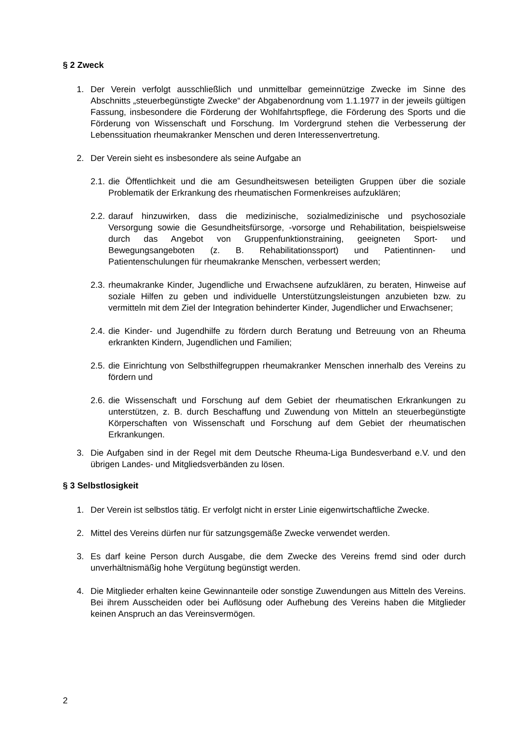§ 2 Zweck
1. Der Verein verfolgt ausschließlich und unmittelbar gemeinnützige Zwecke im Sinne des Abschnitts „steuerbegünstigte Zwecke“ der Abgabenordnung vom 1.1.1977 in der jeweils gültigen Fassung, insbesondere die Förderung der Wohlfahrtspflege, die Förderung des Sports und die Förderung von Wissenschaft und Forschung. Im Vordergrund stehen die Verbesserung der Lebenssituation rheumakranker Menschen und deren Interessenvertretung.
2. Der Verein sieht es insbesondere als seine Aufgabe an
2.1.
die Öffentlichkeit und die am Gesundheitswesen beteiligten Gruppen über die soziale Problematik der Erkrankung des rheumatischen Formenkreises aufzuklären;
2.2.
darauf hinzuwirken, dass die medizinische, sozialmedizinische und psychosoziale Versorgung sowie die Gesundheitsfürsorge, -vorsorge und Rehabilitation, beispielsweise durch das Angebot von Gruppenfunktionstraining, geeigneten Sport- und Bewegungsangeboten (z. B. Rehabilitationssport) und Patientinnen- und Patientenschulungen für rheumakranke Menschen, verbessert werden;
2.3.
rheumakranke Kinder, Jugendliche und Erwachsene aufzuklären, zu beraten, Hinweise auf soziale Hilfen zu geben und individuelle Unterstützungsleistungen anzubieten bzw. zu vermitteln mit dem Ziel der Integration behinderter Kinder, Jugendlicher und Erwachsener;
2.4.
die Kinder- und Jugendhilfe zu fördern durch Beratung und Betreuung von an Rheuma erkrankten Kindern, Jugendlichen und Familien;
2.5.
die Einrichtung von Selbsthilfegruppen rheumakranker Menschen innerhalb des Vereins zu fördern und
2.6.
die Wissenschaft und Forschung auf dem Gebiet der rheumatischen Erkrankungen zu unterstützen, z. B. durch Beschaffung und Zuwendung von Mitteln an steuerbegünstigte Körperschaften von Wissenschaft und Forschung auf dem Gebiet der rheumatischen Erkrankungen.
3. Die Aufgaben sind in der Regel mit dem Deutsche Rheuma-Liga Bundesverband e.V. und den übrigen Landes- und Mitgliedsverbänden zu lösen.
§ 3 Selbstlosigkeit
1. Der Verein ist selbstlos tätig. Er verfolgt nicht in erster Linie eigenwirtschaftliche Zwecke.
2. Mittel des Vereins dürfen nur für satzungsgemäße Zwecke verwendet werden.
3. Es darf keine Person durch Ausgabe, die dem Zwecke des Vereins fremd sind oder durch unverhältnismäßig hohe Vergütung begünstigt werden.
4. Die Mitglieder erhalten keine Gewinnanteile oder sonstige Zuwendungen aus Mitteln des Vereins. Bei ihrem Ausscheiden oder bei Auflösung oder Aufhebung des Vereins haben die Mitglieder keinen Anspruch an das Vereinsvermögen.
2